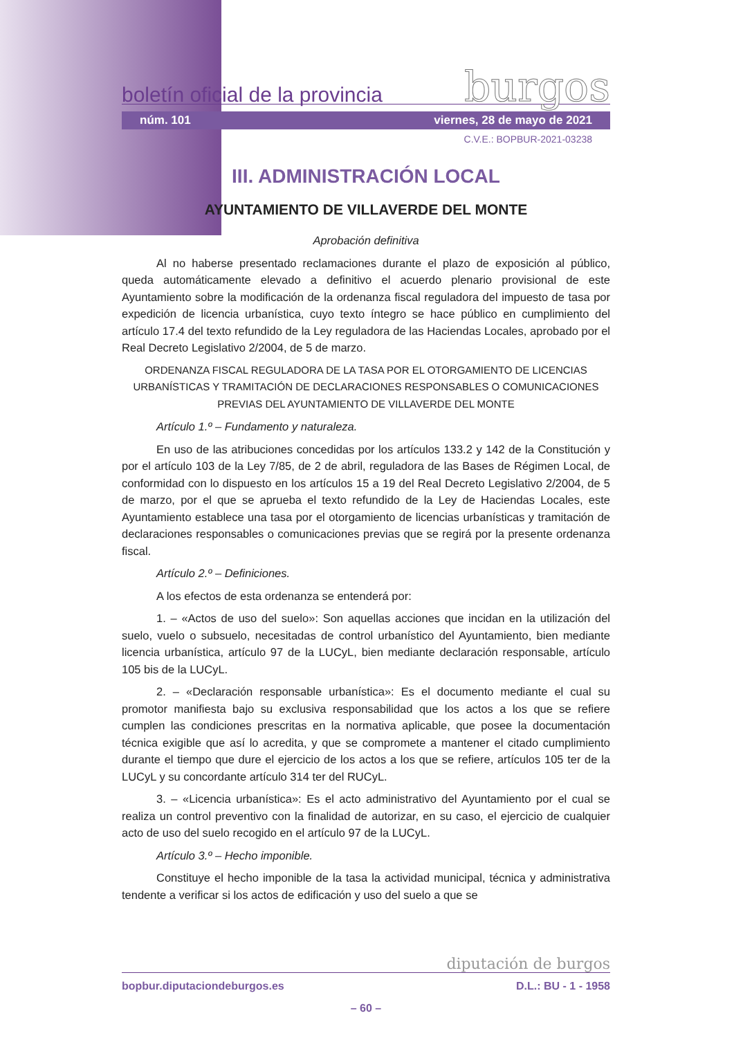boletín oficial de la provincia burgos
núm. 101 viernes, 28 de mayo de 2021
C.V.E.: BOPBUR-2021-03238
III. ADMINISTRACIÓN LOCAL
AYUNTAMIENTO DE VILLAVERDE DEL MONTE
Aprobación definitiva
Al no haberse presentado reclamaciones durante el plazo de exposición al público, queda automáticamente elevado a definitivo el acuerdo plenario provisional de este Ayuntamiento sobre la modificación de la ordenanza fiscal reguladora del impuesto de tasa por expedición de licencia urbanística, cuyo texto íntegro se hace público en cumplimiento del artículo 17.4 del texto refundido de la Ley reguladora de las Haciendas Locales, aprobado por el Real Decreto Legislativo 2/2004, de 5 de marzo.
ORDENANZA FISCAL REGULADORA DE LA TASA POR EL OTORGAMIENTO DE LICENCIAS URBANÍSTICAS Y TRAMITACIÓN DE DECLARACIONES RESPONSABLES O COMUNICACIONES PREVIAS DEL AYUNTAMIENTO DE VILLAVERDE DEL MONTE
Artículo 1.º – Fundamento y naturaleza.
En uso de las atribuciones concedidas por los artículos 133.2 y 142 de la Constitución y por el artículo 103 de la Ley 7/85, de 2 de abril, reguladora de las Bases de Régimen Local, de conformidad con lo dispuesto en los artículos 15 a 19 del Real Decreto Legislativo 2/2004, de 5 de marzo, por el que se aprueba el texto refundido de la Ley de Haciendas Locales, este Ayuntamiento establece una tasa por el otorgamiento de licencias urbanísticas y tramitación de declaraciones responsables o comunicaciones previas que se regirá por la presente ordenanza fiscal.
Artículo 2.º – Definiciones.
A los efectos de esta ordenanza se entenderá por:
1. – «Actos de uso del suelo»: Son aquellas acciones que incidan en la utilización del suelo, vuelo o subsuelo, necesitadas de control urbanístico del Ayuntamiento, bien mediante licencia urbanística, artículo 97 de la LUCyL, bien mediante declaración responsable, artículo 105 bis de la LUCyL.
2. – «Declaración responsable urbanística»: Es el documento mediante el cual su promotor manifiesta bajo su exclusiva responsabilidad que los actos a los que se refiere cumplen las condiciones prescritas en la normativa aplicable, que posee la documentación técnica exigible que así lo acredita, y que se compromete a mantener el citado cumplimiento durante el tiempo que dure el ejercicio de los actos a los que se refiere, artículos 105 ter de la LUCyL y su concordante artículo 314 ter del RUCyL.
3. – «Licencia urbanística»: Es el acto administrativo del Ayuntamiento por el cual se realiza un control preventivo con la finalidad de autorizar, en su caso, el ejercicio de cualquier acto de uso del suelo recogido en el artículo 97 de la LUCyL.
Artículo 3.º – Hecho imponible.
Constituye el hecho imponible de la tasa la actividad municipal, técnica y administrativa tendente a verificar si los actos de edificación y uso del suelo a que se
diputación de burgos
bopbur.diputaciondeburgos.es D.L.: BU - 1 - 1958
– 60 –